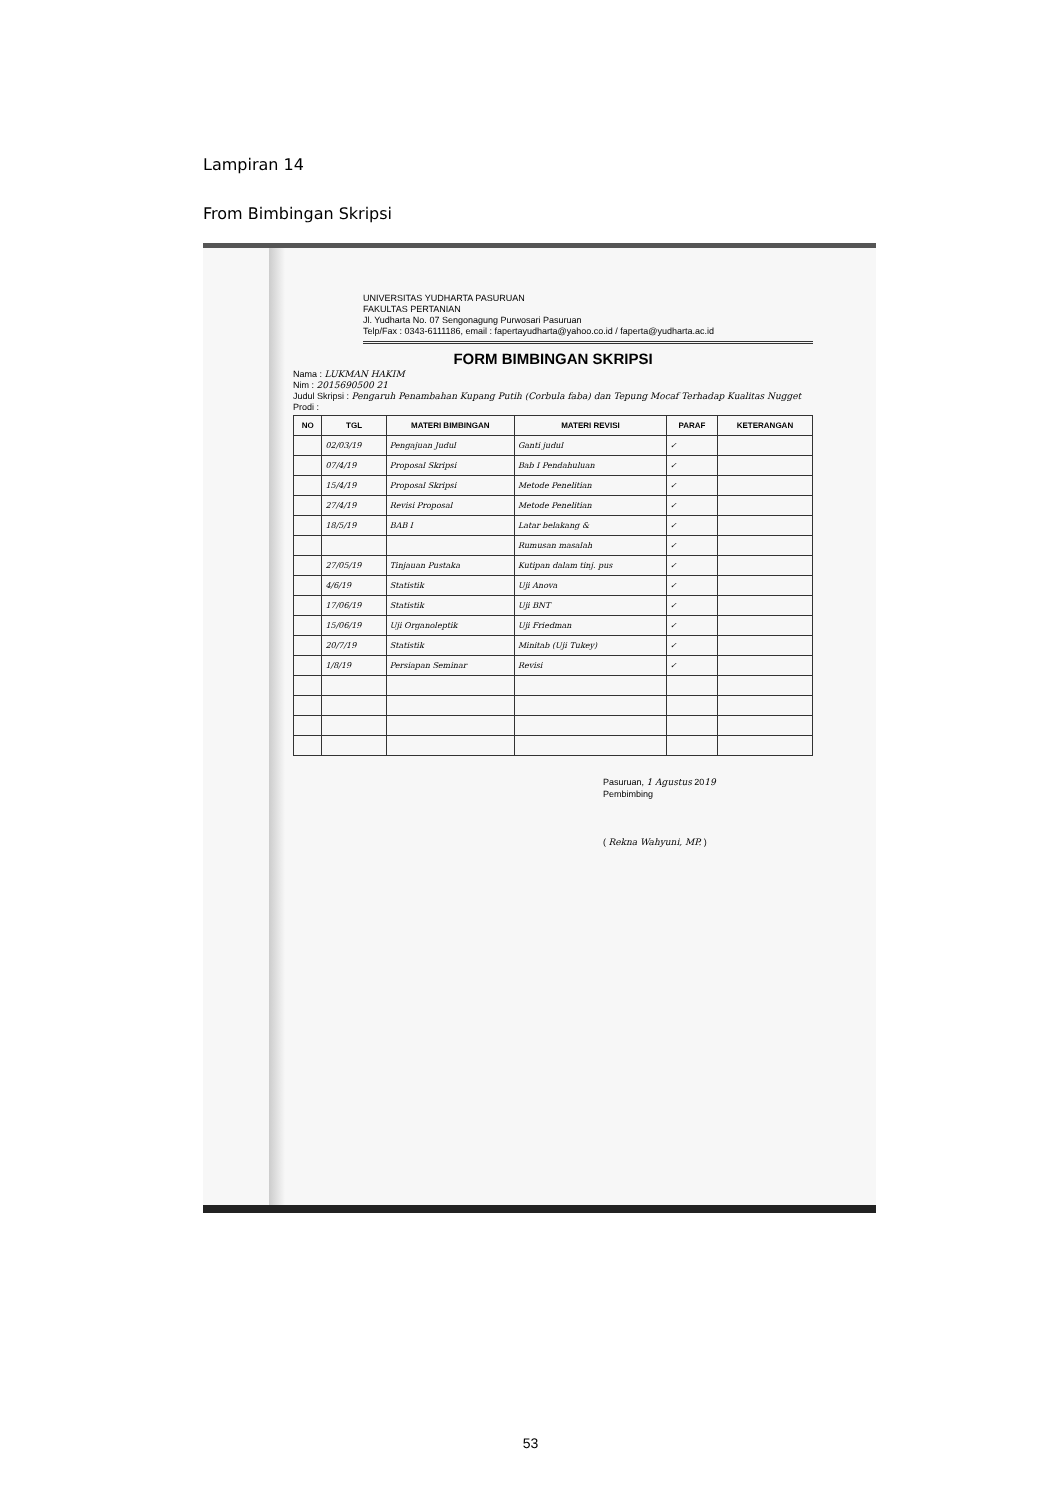Lampiran 14
From Bimbingan Skripsi
UNIVERSITAS YUDHARTA PASURUAN
FAKULTAS PERTANIAN
Jl. Yudharta No. 07 Sengonagung Purwosari Pasuruan
Telp/Fax : 0343-6111186, email : fapertayudharta@yahoo.co.id / faperta@yudharta.ac.id
FORM BIMBINGAN SKRIPSI
Nama : LUKMAN HAKIM
Nim : 2015690500 21
Judul Skripsi : Pengaruh Penambahan Kupang Putih (Corbula faba) dan Tepung Mocaf Terhadap Kualitas Nugget
Prodi :
| NO | TGL | MATERI BIMBINGAN | MATERI REVISI | PARAF | KETERANGAN |
| --- | --- | --- | --- | --- | --- |
| | 02/03/19 | Pengajuan Judul | Ganti judul | ✓ | |
| | 07/4/19 | Proposal Skripsi | Bab I Pendahuluan | ✓ | |
| | 15/4/19 | Proposal Skripsi | Metode Penelitian | ✓ | |
| | 27/4/19 | Revisi Proposal | Metode Penelitian | ✓ | |
| | 18/5/19 | BAB I | Latar belakang & | ✓ | |
| | | | Rumusan masalah | ✓ | |
| | 27/05/19 | Tinjauan Pustaka | Kutipan dalam tinj. pus | ✓ | |
| | 4/6/19 | Statistik | Uji Anova | ✓ | |
| | 17/06/19 | Statistik | Uji BNT | ✓ | |
| | 15/06/19 | Uji Organoleptik | Uji Friedman | ✓ | |
| | 20/7/19 | Statistik | Minitab (Uji Tukey) | ✓ | |
| | 1/8/19 | Persiapan Seminar | Revisi | ✓ | |
Pasuruan, 1 Agustus 2019
Pembimbing
( Rekna Wahyuni, MP. )
53